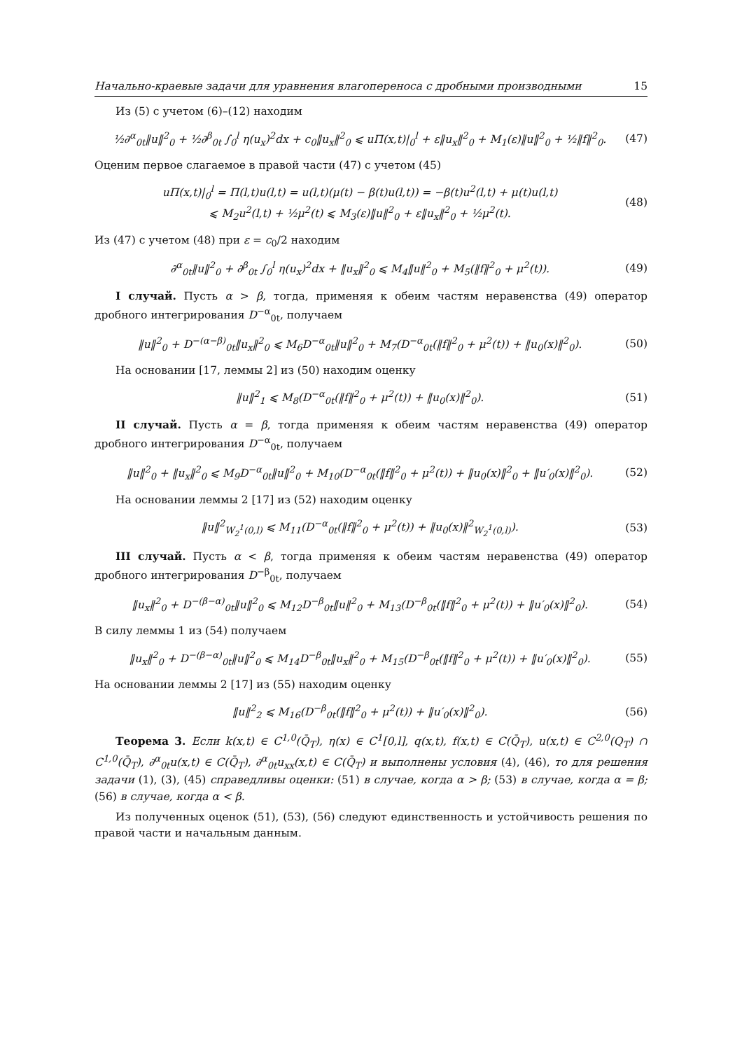Начально-краевые задачи для уравнения влагопереноса с дробными производными 15
Из (5) с учетом (6)–(12) находим
½∂<sup>α</sup><sub>0t</sub>‖u‖<sup>2</sup><sub>0</sub> + ½∂<sup>β</sup><sub>0t</sub> ∫<sub>0</sub><sup>l</sup> η(u<sub>x</sub>)<sup>2</sup>dx + c<sub>0</sub>‖u<sub>x</sub>‖<sup>2</sup><sub>0</sub> ⩽ uΠ(x,t)|<sub>0</sub><sup>l</sup> + ε‖u<sub>x</sub>‖<sup>2</sup><sub>0</sub> + M<sub>1</sub>(ε)‖u‖<sup>2</sup><sub>0</sub> + ½‖f‖<sup>2</sup><sub>0</sub>. (47)
Оценим первое слагаемое в правой части (47) с учетом (45)
uΠ(x,t)|<sub>0</sub><sup>l</sup> = Π(l,t)u(l,t) = u(l,t)(μ(t) − β(t)u(l,t)) = −β(t)u<sup>2</sup>(l,t) + μ(t)u(l,t)
⩽ M<sub>2</sub>u<sup>2</sup>(l,t) + ½μ<sup>2</sup>(t) ⩽ M<sub>3</sub>(ε)‖u‖<sup>2</sup><sub>0</sub> + ε‖u<sub>x</sub>‖<sup>2</sup><sub>0</sub> + ½μ<sup>2</sup>(t). (48)
Из (47) с учетом (48) при ε = c<sub>0</sub>/2 находим
∂<sup>α</sup><sub>0t</sub>‖u‖<sup>2</sup><sub>0</sub> + ∂<sup>β</sup><sub>0t</sub> ∫<sub>0</sub><sup>l</sup> η(u<sub>x</sub>)<sup>2</sup>dx + ‖u<sub>x</sub>‖<sup>2</sup><sub>0</sub> ⩽ M<sub>4</sub>‖u‖<sup>2</sup><sub>0</sub> + M<sub>5</sub>(‖f‖<sup>2</sup><sub>0</sub> + μ<sup>2</sup>(t)). (49)
I случай. Пусть α > β, тогда, применяя к обеим частям неравенства (49) оператор дробного интегрирования D<sup>−α</sup><sub>0t</sub>, получаем
‖u‖<sup>2</sup><sub>0</sub> + D<sup>−(α−β)</sup><sub>0t</sub>‖u<sub>x</sub>‖<sup>2</sup><sub>0</sub> ⩽ M<sub>6</sub>D<sup>−α</sup><sub>0t</sub>‖u‖<sup>2</sup><sub>0</sub> + M<sub>7</sub>(D<sup>−α</sup><sub>0t</sub>(‖f‖<sup>2</sup><sub>0</sub> + μ<sup>2</sup>(t)) + ‖u<sub>0</sub>(x)‖<sup>2</sup><sub>0</sub>). (50)
На основании [17, леммы 2] из (50) находим оценку
‖u‖<sup>2</sup><sub>1</sub> ⩽ M<sub>8</sub>(D<sup>−α</sup><sub>0t</sub>(‖f‖<sup>2</sup><sub>0</sub> + μ<sup>2</sup>(t)) + ‖u<sub>0</sub>(x)‖<sup>2</sup><sub>0</sub>). (51)
II случай. Пусть α = β, тогда применяя к обеим частям неравенства (49) оператор дробного интегрирования D<sup>−α</sup><sub>0t</sub>, получаем
‖u‖<sup>2</sup><sub>0</sub> + ‖u<sub>x</sub>‖<sup>2</sup><sub>0</sub> ⩽ M<sub>9</sub>D<sup>−α</sup><sub>0t</sub>‖u‖<sup>2</sup><sub>0</sub> + M<sub>10</sub>(D<sup>−α</sup><sub>0t</sub>(‖f‖<sup>2</sup><sub>0</sub> + μ<sup>2</sup>(t)) + ‖u<sub>0</sub>(x)‖<sup>2</sup><sub>0</sub> + ‖u′<sub>0</sub>(x)‖<sup>2</sup><sub>0</sub>). (52)
На основании леммы 2 [17] из (52) находим оценку
‖u‖<sup>2</sup><sub>W<sub>2</sub><sup>1</sup>(0,l)</sub> ⩽ M<sub>11</sub>(D<sup>−α</sup><sub>0t</sub>(‖f‖<sup>2</sup><sub>0</sub> + μ<sup>2</sup>(t)) + ‖u<sub>0</sub>(x)‖<sup>2</sup><sub>W<sub>2</sub><sup>1</sup>(0,l)</sub>). (53)
III случай. Пусть α < β, тогда применяя к обеим частям неравенства (49) оператор дробного интегрирования D<sup>−β</sup><sub>0t</sub>, получаем
‖u<sub>x</sub>‖<sup>2</sup><sub>0</sub> + D<sup>−(β−α)</sup><sub>0t</sub>‖u‖<sup>2</sup><sub>0</sub> ⩽ M<sub>12</sub>D<sup>−β</sup><sub>0t</sub>‖u‖<sup>2</sup><sub>0</sub> + M<sub>13</sub>(D<sup>−β</sup><sub>0t</sub>(‖f‖<sup>2</sup><sub>0</sub> + μ<sup>2</sup>(t)) + ‖u′<sub>0</sub>(x)‖<sup>2</sup><sub>0</sub>). (54)
В силу леммы 1 из (54) получаем
‖u<sub>x</sub>‖<sup>2</sup><sub>0</sub> + D<sup>−(β−α)</sup><sub>0t</sub>‖u‖<sup>2</sup><sub>0</sub> ⩽ M<sub>14</sub>D<sup>−β</sup><sub>0t</sub>‖u<sub>x</sub>‖<sup>2</sup><sub>0</sub> + M<sub>15</sub>(D<sup>−β</sup><sub>0t</sub>(‖f‖<sup>2</sup><sub>0</sub> + μ<sup>2</sup>(t)) + ‖u′<sub>0</sub>(x)‖<sup>2</sup><sub>0</sub>). (55)
На основании леммы 2 [17] из (55) находим оценку
‖u‖<sup>2</sup><sub>2</sub> ⩽ M<sub>16</sub>(D<sup>−β</sup><sub>0t</sub>(‖f‖<sup>2</sup><sub>0</sub> + μ<sup>2</sup>(t)) + ‖u′<sub>0</sub>(x)‖<sup>2</sup><sub>0</sub>). (56)
Теорема 3. Если k(x,t) ∈ C<sup>1,0</sup>(Q̄<sub>T</sub>), η(x) ∈ C<sup>1</sup>[0,l], q(x,t), f(x,t) ∈ C(Q̄<sub>T</sub>), u(x,t) ∈ C<sup>2,0</sup>(Q<sub>T</sub>) ∩ C<sup>1,0</sup>(Q̄<sub>T</sub>), ∂<sup>α</sup><sub>0t</sub>u(x,t) ∈ C(Q̄<sub>T</sub>), ∂<sup>α</sup><sub>0t</sub>u<sub>xx</sub>(x,t) ∈ C(Q̄<sub>T</sub>) и выполнены условия (4), (46), то для решения задачи (1), (3), (45) справедливы оценки: (51) в случае, когда α > β; (53) в случае, когда α = β; (56) в случае, когда α < β.
Из полученных оценок (51), (53), (56) следуют единственность и устойчивость решения по правой части и начальным данным.